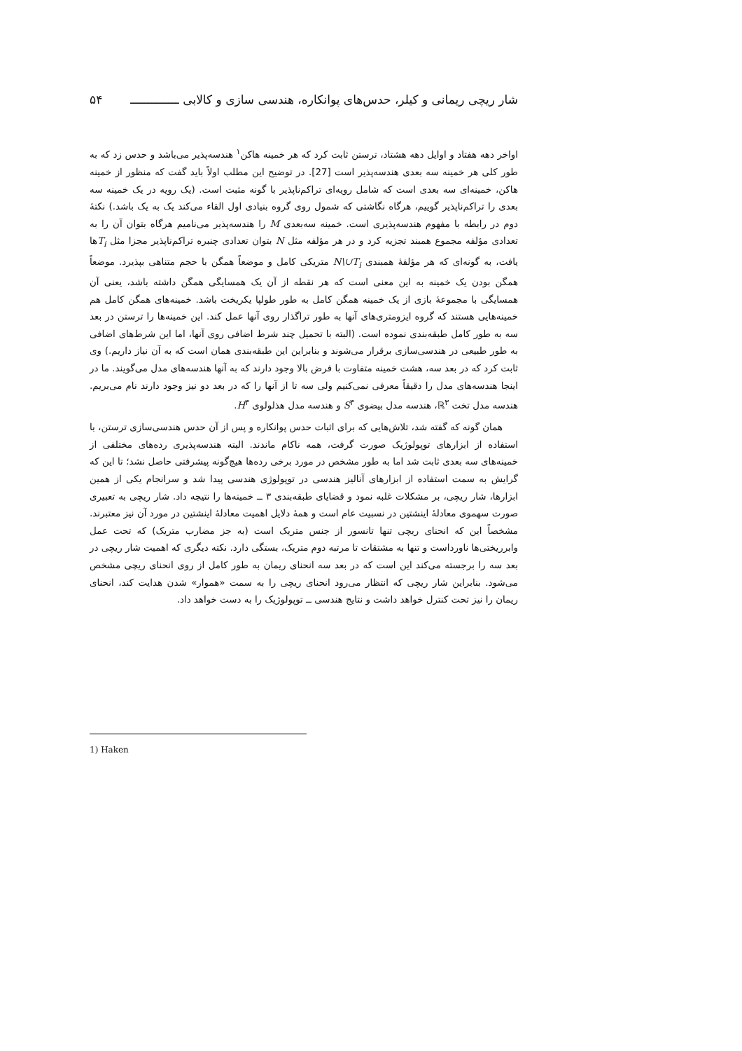شار ریچی ریمانی و کیلر، حدس‌های پوانکاره، هندسی سازی و کالابی ــــــــــــــ ۵۴
اواخر دهه هفتاد و اوایل دهه هشتاد، ترستن ثابت کرد که هر خمینه هاکن<sup>۱</sup> هندسه‌پذیر می‌باشد و حدس زد که به طور کلی هر خمینه سه بعدی هندسه‌پذیر است [27]. در توضیح این مطلب اولاً باید گفت که منظور از خمینه هاکن، خمینه‌ای سه بعدی است که شامل رویه‌ای تراکم‌ناپذیر با گونه مثبت است. (یک رویه در یک خمینه سه بعدی را تراکم‌ناپذیر گوییم، هرگاه نگاشتی که شمول روی گروه بنیادی اول القاء می‌کند یک به یک باشد.) نکتهٔ دوم در رابطه با مفهوم هندسه‌پذیری است. خمینه سه‌بعدی M را هندسه‌پذیر می‌نامیم هرگاه بتوان آن را به تعدادی مؤلفه مجموع همبند تجزیه کرد و در هر مؤلفه مثل N بتوان تعدادی چنبره تراکم‌ناپذیر مجزا مثل T<sub>i</sub>ها یافت، به گونه‌ای که هر مؤلفهٔ همبندی N\∪T<sub>i</sub> متریکی کامل و موضعاً همگن با حجم متناهی بپذیرد. موضعاً همگن بودن یک خمینه به این معنی است که هر نقطه از آن یک همسایگی همگن داشته باشد، یعنی آن همسایگی با مجموعهٔ بازی از یک خمینه همگن کامل به طور طولپا یکریخت باشد. خمینه‌های همگن کامل هم خمینه‌هایی هستند که گروه ایزومتری‌های آنها به طور تراگذار روی آنها عمل کند. این خمینه‌ها را ترستن در بعد سه به طور کامل طبقه‌بندی نموده است. (البته با تحمیل چند شرط اضافی روی آنها، اما این شرط‌های اضافی به طور طبیعی در هندسی‌سازی برقرار می‌شوند و بنابراین این طبقه‌بندی همان است که به آن نیاز داریم.) وی ثابت کرد که در بعد سه، هشت خمینه متفاوت با فرض بالا وجود دارند که به آنها هندسه‌های مدل می‌گویند. ما در اینجا هندسه‌های مدل را دقیقاً معرفی نمی‌کنیم ولی سه تا از آنها را که در بعد دو نیز وجود دارند نام می‌بریم. هندسه مدل تخت ℝ<sup>۳</sup>، هندسه مدل بیضوی S<sup>۳</sup> و هندسه مدل هذلولوی H<sup>۳</sup>.
همان گونه که گفته شد، تلاش‌هایی که برای اثبات حدس پوانکاره و پس از آن حدس هندسی‌سازی ترستن، با استفاده از ابزارهای توپولوژیک صورت گرفت، همه ناکام ماندند. البته هندسه‌پذیری رده‌های مختلفی از خمینه‌های سه بعدی ثابت شد اما به طور مشخص در مورد برخی رده‌ها هیچ‌گونه پیشرفتی حاصل نشد؛ تا این که گرایش به سمت استفاده از ابزارهای آنالیز هندسی در توپولوژی هندسی پیدا شد و سرانجام یکی از همین ابزارها، شار ریچی، بر مشکلات غلبه نمود و قضایای طبقه‌بندی ۳ ــ خمینه‌ها را نتیجه داد. شار ریچی به تعبیری صورت سهموی معادلهٔ اینشتین در نسبیت عام است و همهٔ دلایل اهمیت معادلهٔ اینشتین در مورد آن نیز معتبرند. مشخصاً این که انحنای ریچی تنها تانسور از جنس متریک است (به جز مضارب متریک) که تحت عمل وابرریختی‌ها ناورداست و تنها به مشتقات تا مرتبه دوم متریک، بستگی دارد. نکته دیگری که اهمیت شار ریچی در بعد سه را برجسته می‌کند این است که در بعد سه انحنای ریمان به طور کامل از روی انحنای ریچی مشخص می‌شود. بنابراین شار ریچی که انتظار می‌رود انحنای ریچی را به سمت «هموار» شدن هدایت کند، انحنای ریمان را نیز تحت کنترل خواهد داشت و نتایج هندسی ــ توپولوژیک را به دست خواهد داد.
1) Haken